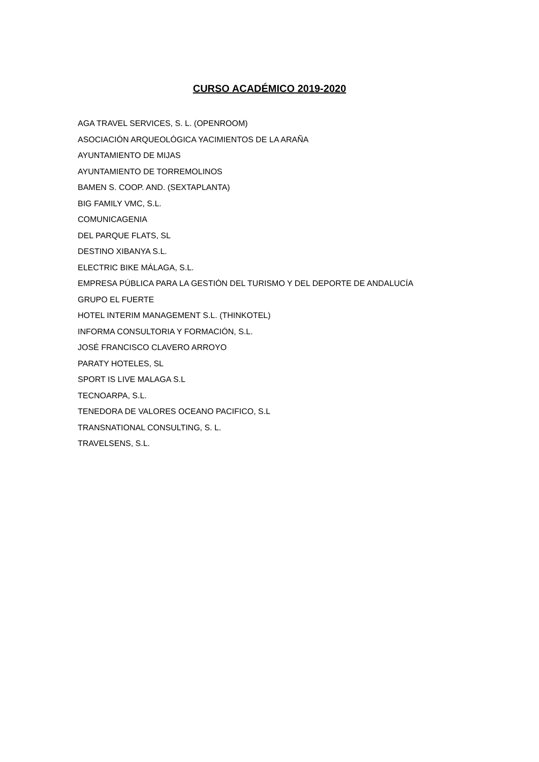CURSO ACADÉMICO 2019-2020
AGA TRAVEL SERVICES, S. L. (OPENROOM)
ASOCIACIÓN ARQUEOLÓGICA YACIMIENTOS DE LA ARAÑA
AYUNTAMIENTO DE MIJAS
AYUNTAMIENTO DE TORREMOLINOS
BAMEN S. COOP. AND. (SEXTAPLANTA)
BIG FAMILY VMC, S.L.
COMUNICAGENIA
DEL PARQUE FLATS, SL
DESTINO XIBANYA S.L.
ELECTRIC BIKE MÁLAGA, S.L.
EMPRESA PÚBLICA PARA LA GESTIÓN DEL TURISMO Y DEL DEPORTE DE ANDALUCÍA
GRUPO EL FUERTE
HOTEL INTERIM MANAGEMENT S.L. (THINKOTEL)
INFORMA CONSULTORIA Y FORMACIÓN, S.L.
JOSÉ FRANCISCO CLAVERO ARROYO
PARATY HOTELES, SL
SPORT IS LIVE MALAGA S.L
TECNOARPA, S.L.
TENEDORA DE VALORES OCEANO PACIFICO, S.L
TRANSNATIONAL CONSULTING, S. L.
TRAVELSENS, S.L.